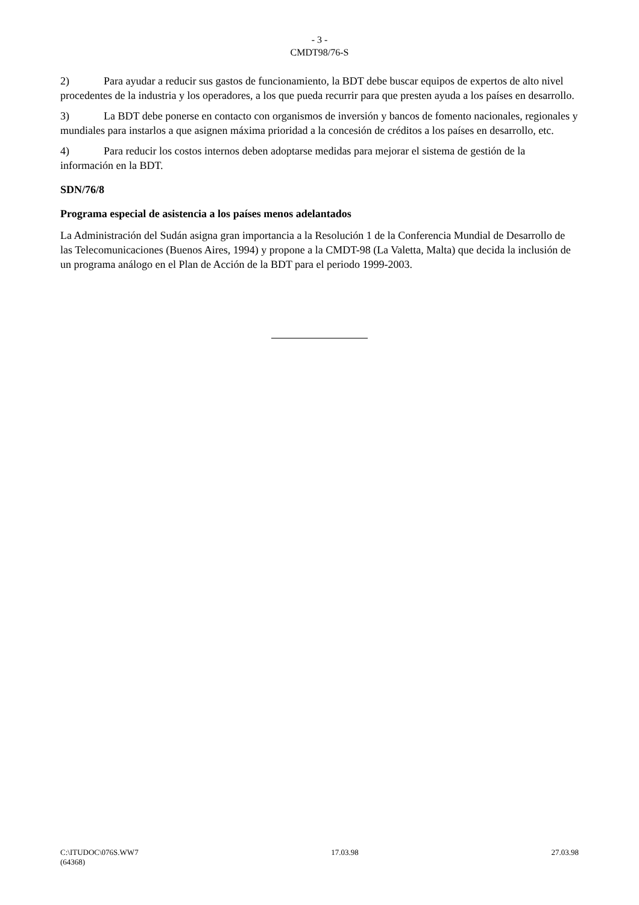- 3 -
CMDT98/76-S
2) Para ayudar a reducir sus gastos de funcionamiento, la BDT debe buscar equipos de expertos de alto nivel procedentes de la industria y los operadores, a los que pueda recurrir para que presten ayuda a los países en desarrollo.
3) La BDT debe ponerse en contacto con organismos de inversión y bancos de fomento nacionales, regionales y mundiales para instarlos a que asignen máxima prioridad a la concesión de créditos a los países en desarrollo, etc.
4) Para reducir los costos internos deben adoptarse medidas para mejorar el sistema de gestión de la información en la BDT.
SDN/76/8
Programa especial de asistencia a los países menos adelantados
La Administración del Sudán asigna gran importancia a la Resolución 1 de la Conferencia Mundial de Desarrollo de las Telecomunicaciones (Buenos Aires, 1994) y propone a la CMDT-98 (La Valetta, Malta) que decida la inclusión de un programa análogo en el Plan de Acción de la BDT para el periodo 1999-2003.
C:\ITUDOC\076S.WW7 17.03.98 27.03.98
(64368)